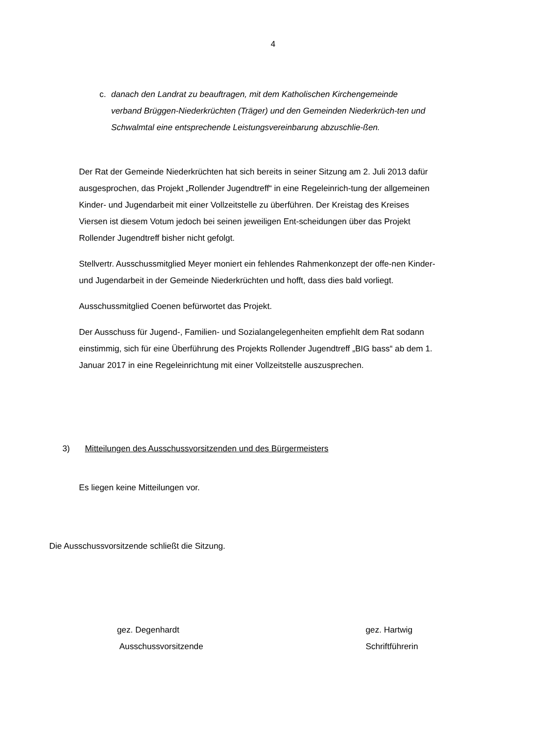4
c. danach den Landrat zu beauftragen, mit dem Katholischen Kirchengemeinde
verband Brüggen-Niederkrüchten (Träger) und den Gemeinden Niederkrüch-ten und Schwalmtal eine entsprechende Leistungsvereinbarung abzuschlie-ßen.
Der Rat der Gemeinde Niederkrüchten hat sich bereits in seiner Sitzung am 2. Juli 2013 dafür ausgesprochen, das Projekt „Rollender Jugendtreff“ in eine Regeleinrich-tung der allgemeinen Kinder- und Jugendarbeit mit einer Vollzeitstelle zu überführen. Der Kreistag des Kreises Viersen ist diesem Votum jedoch bei seinen jeweiligen Ent-scheidungen über das Projekt Rollender Jugendtreff bisher nicht gefolgt.
Stellvertr. Ausschussmitglied Meyer moniert ein fehlendes Rahmenkonzept der offe-nen Kinder- und Jugendarbeit in der Gemeinde Niederkrüchten und hofft, dass dies bald vorliegt.
Ausschussmitglied Coenen befürwortet das Projekt.
Der Ausschuss für Jugend-, Familien- und Sozialangelegenheiten empfiehlt dem Rat sodann einstimmig, sich für eine Überführung des Projekts Rollender Jugendtreff „BIG bass“ ab dem 1. Januar 2017 in eine Regeleinrichtung mit einer Vollzeitstelle auszusprechen.
3) Mitteilungen des Ausschussvorsitzenden und des Bürgermeisters
Es liegen keine Mitteilungen vor.
Die Ausschussvorsitzende schließt die Sitzung.
gez. Degenhardt
Ausschussvorsitzende
gez. Hartwig
Schriftführerin